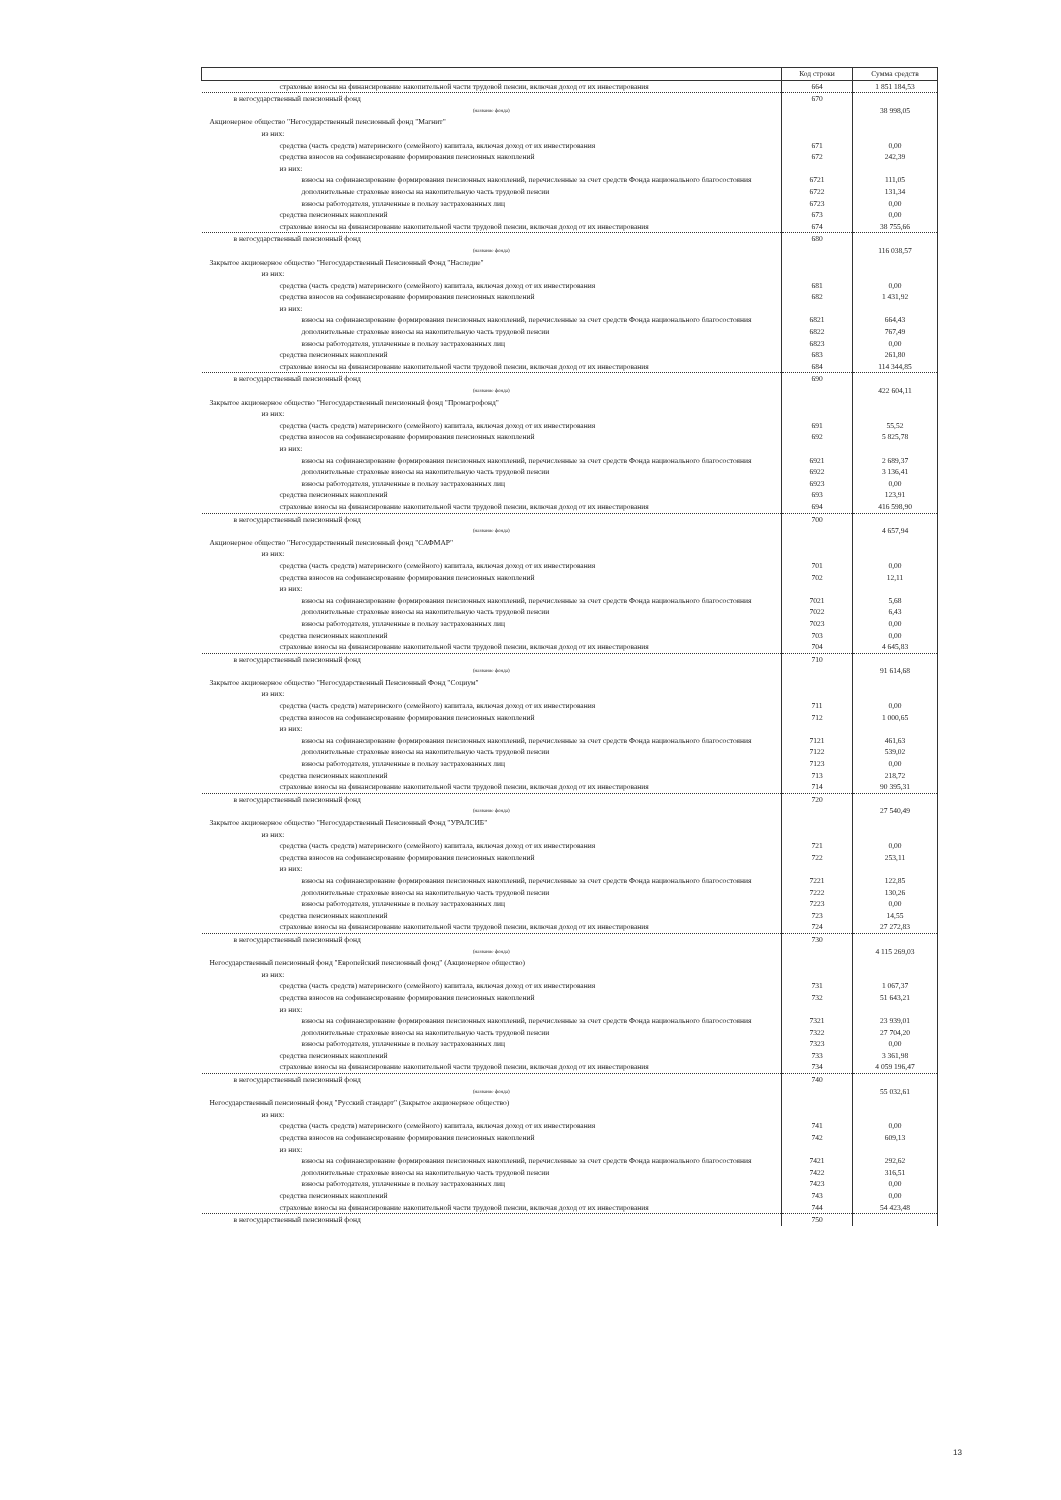| | Код строки | Сумма средств |
| --- | --- | --- |
| страховые взносы на финансирование накопительной части трудовой пенсии, включая доход от их инвестирования | 664 | 1 851 184,53 |
| в негосударственный пенсионный фонд | 670 | |
| (название фонда) | | 38 998,05 |
| Акционерное общество "Негосударственный пенсионный фонд "Магнит" | | |
| из них: | | |
| средства (часть средств) материнского (семейного) капитала, включая доход от их инвестирования | 671 | 0,00 |
| средства взносов на софинансирование формирования пенсионных накоплений | 672 | 242,39 |
| из них: | | |
| взносы на софинансирование формирования пенсионных накоплений, перечисленные за счет средств Фонда национального благосостояния | 6721 | 111,05 |
| дополнительные страховые взносы на накопительную часть трудовой пенсии | 6722 | 131,34 |
| взносы работодателя, уплаченные в пользу застрахованных лиц | 6723 | 0,00 |
| средства пенсионных накоплений | 673 | 0,00 |
| страховые взносы на финансирование накопительной части трудовой пенсии, включая доход от их инвестирования | 674 | 38 755,66 |
| в негосударственный пенсионный фонд | 680 | |
| (название фонда) | | 116 038,57 |
| Закрытое акционерное общество "Негосударственный Пенсионный Фонд "Наследие" | | |
| из них: | | |
| средства (часть средств) материнского (семейного) капитала, включая доход от их инвестирования | 681 | 0,00 |
| средства взносов на софинансирование формирования пенсионных накоплений | 682 | 1 431,92 |
| из них: | | |
| взносы на софинансирование формирования пенсионных накоплений, перечисленные за счет средств Фонда национального благосостояния | 6821 | 664,43 |
| дополнительные страховые взносы на накопительную часть трудовой пенсии | 6822 | 767,49 |
| взносы работодателя, уплаченные в пользу застрахованных лиц | 6823 | 0,00 |
| средства пенсионных накоплений | 683 | 261,80 |
| страховые взносы на финансирование накопительной части трудовой пенсии, включая доход от их инвестирования | 684 | 114 344,85 |
| в негосударственный пенсионный фонд | 690 | |
| (название фонда) | | 422 604,11 |
| Закрытое акционерное общество "Негосударственный пенсионный фонд "Промагрофонд" | | |
| из них: | | |
| средства (часть средств) материнского (семейного) капитала, включая доход от их инвестирования | 691 | 55,52 |
| средства взносов на софинансирование формирования пенсионных накоплений | 692 | 5 825,78 |
| из них: | | |
| взносы на софинансирование формирования пенсионных накоплений, перечисленные за счет средств Фонда национального благосостояния | 6921 | 2 689,37 |
| дополнительные страховые взносы на накопительную часть трудовой пенсии | 6922 | 3 136,41 |
| взносы работодателя, уплаченные в пользу застрахованных лиц | 6923 | 0,00 |
| средства пенсионных накоплений | 693 | 123,91 |
| страховые взносы на финансирование накопительной части трудовой пенсии, включая доход от их инвестирования | 694 | 416 598,90 |
| в негосударственный пенсионный фонд | 700 | |
| (название фонда) | | 4 657,94 |
| Акционерное общество "Негосударственный пенсионный фонд "САФМАР" | | |
| из них: | | |
| средства (часть средств) материнского (семейного) капитала, включая доход от их инвестирования | 701 | 0,00 |
| средства взносов на софинансирование формирования пенсионных накоплений | 702 | 12,11 |
| из них: | | |
| взносы на софинансирование формирования пенсионных накоплений, перечисленные за счет средств Фонда национального благосостояния | 7021 | 5,68 |
| дополнительные страховые взносы на накопительную часть трудовой пенсии | 7022 | 6,43 |
| взносы работодателя, уплаченные в пользу застрахованных лиц | 7023 | 0,00 |
| средства пенсионных накоплений | 703 | 0,00 |
| страховые взносы на финансирование накопительной части трудовой пенсии, включая доход от их инвестирования | 704 | 4 645,83 |
| в негосударственный пенсионный фонд | 710 | |
| (название фонда) | | 91 614,68 |
| Закрытое акционерное общество "Негосударственный Пенсионный Фонд "Социум" | | |
| из них: | | |
| средства (часть средств) материнского (семейного) капитала, включая доход от их инвестирования | 711 | 0,00 |
| средства взносов на софинансирование формирования пенсионных накоплений | 712 | 1 000,65 |
| из них: | | |
| взносы на софинансирование формирования пенсионных накоплений, перечисленные за счет средств Фонда национального благосостояния | 7121 | 461,63 |
| дополнительные страховые взносы на накопительную часть трудовой пенсии | 7122 | 539,02 |
| взносы работодателя, уплаченные в пользу застрахованных лиц | 7123 | 0,00 |
| средства пенсионных накоплений | 713 | 218,72 |
| страховые взносы на финансирование накопительной части трудовой пенсии, включая доход от их инвестирования | 714 | 90 395,31 |
| в негосударственный пенсионный фонд | 720 | |
| (название фонда) | | 27 540,49 |
| Закрытое акционерное общество "Негосударственный Пенсионный Фонд "УРАЛСИБ" | | |
| из них: | | |
| средства (часть средств) материнского (семейного) капитала, включая доход от их инвестирования | 721 | 0,00 |
| средства взносов на софинансирование формирования пенсионных накоплений | 722 | 253,11 |
| из них: | | |
| взносы на софинансирование формирования пенсионных накоплений, перечисленные за счет средств Фонда национального благосостояния | 7221 | 122,85 |
| дополнительные страховые взносы на накопительную часть трудовой пенсии | 7222 | 130,26 |
| взносы работодателя, уплаченные в пользу застрахованных лиц | 7223 | 0,00 |
| средства пенсионных накоплений | 723 | 14,55 |
| страховые взносы на финансирование накопительной части трудовой пенсии, включая доход от их инвестирования | 724 | 27 272,83 |
| в негосударственный пенсионный фонд | 730 | |
| (название фонда) | | 4 115 269,03 |
| Негосударственный пенсионный фонд "Европейский пенсионный фонд" (Акционерное общество) | | |
| из них: | | |
| средства (часть средств) материнского (семейного) капитала, включая доход от их инвестирования | 731 | 1 067,37 |
| средства взносов на софинансирование формирования пенсионных накоплений | 732 | 51 643,21 |
| из них: | | |
| взносы на софинансирование формирования пенсионных накоплений, перечисленные за счет средств Фонда национального благосостояния | 7321 | 23 939,01 |
| дополнительные страховые взносы на накопительную часть трудовой пенсии | 7322 | 27 704,20 |
| взносы работодателя, уплаченные в пользу застрахованных лиц | 7323 | 0,00 |
| средства пенсионных накоплений | 733 | 3 361,98 |
| страховые взносы на финансирование накопительной части трудовой пенсии, включая доход от их инвестирования | 734 | 4 059 196,47 |
| в негосударственный пенсионный фонд | 740 | |
| (название фонда) | | 55 032,61 |
| Негосударственный пенсионный фонд "Русский стандарт" (Закрытое акционерное общество) | | |
| из них: | | |
| средства (часть средств) материнского (семейного) капитала, включая доход от их инвестирования | 741 | 0,00 |
| средства взносов на софинансирование формирования пенсионных накоплений | 742 | 609,13 |
| из них: | | |
| взносы на софинансирование формирования пенсионных накоплений, перечисленные за счет средств Фонда национального благосостояния | 7421 | 292,62 |
| дополнительные страховые взносы на накопительную часть трудовой пенсии | 7422 | 316,51 |
| взносы работодателя, уплаченные в пользу застрахованных лиц | 7423 | 0,00 |
| средства пенсионных накоплений | 743 | 0,00 |
| страховые взносы на финансирование накопительной части трудовой пенсии, включая доход от их инвестирования | 744 | 54 423,48 |
| в негосударственный пенсионный фонд | 750 | |
13